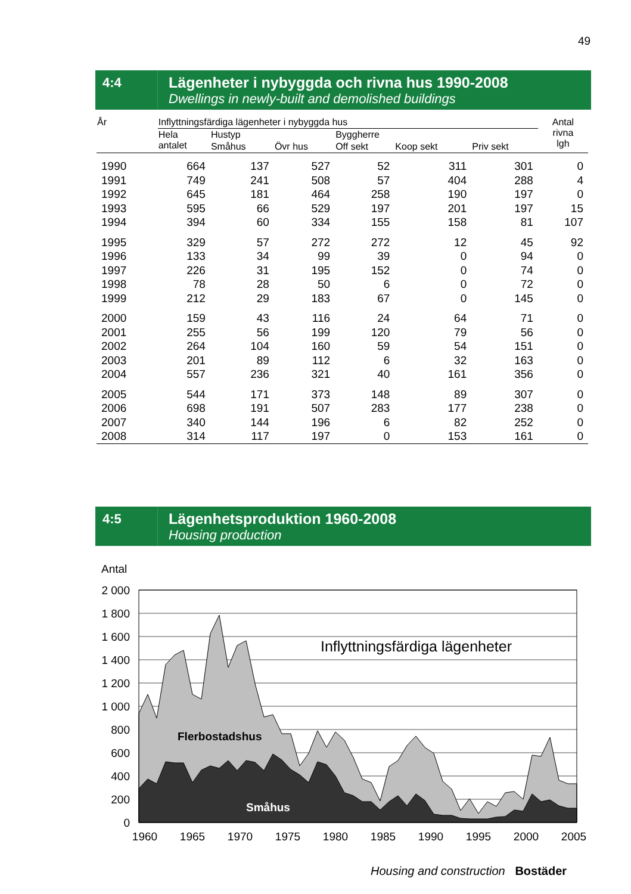49
4:4
Lägenheter i nybyggda och rivna hus 1990-2008
Dwellings in newly-built and demolished buildings
| År | Inflyttningsfärdiga lägenheter i nybyggda hus | | | | | | Antal rivna lgh |
| --- | --- | --- | --- | --- | --- | --- | --- |
| | Hela antalet | Hustyp | | Byggherre | | | |
| | | Småhus | Övr hus | Off sekt | Koop sekt | Priv sekt | |
| 1990 | 664 | 137 | 527 | 52 | 311 | 301 | 0 |
| 1991 | 749 | 241 | 508 | 57 | 404 | 288 | 4 |
| 1992 | 645 | 181 | 464 | 258 | 190 | 197 | 0 |
| 1993 | 595 | 66 | 529 | 197 | 201 | 197 | 15 |
| 1994 | 394 | 60 | 334 | 155 | 158 | 81 | 107 |
| 1995 | 329 | 57 | 272 | 272 | 12 | 45 | 92 |
| 1996 | 133 | 34 | 99 | 39 | 0 | 94 | 0 |
| 1997 | 226 | 31 | 195 | 152 | 0 | 74 | 0 |
| 1998 | 78 | 28 | 50 | 6 | 0 | 72 | 0 |
| 1999 | 212 | 29 | 183 | 67 | 0 | 145 | 0 |
| 2000 | 159 | 43 | 116 | 24 | 64 | 71 | 0 |
| 2001 | 255 | 56 | 199 | 120 | 79 | 56 | 0 |
| 2002 | 264 | 104 | 160 | 59 | 54 | 151 | 0 |
| 2003 | 201 | 89 | 112 | 6 | 32 | 163 | 0 |
| 2004 | 557 | 236 | 321 | 40 | 161 | 356 | 0 |
| 2005 | 544 | 171 | 373 | 148 | 89 | 307 | 0 |
| 2006 | 698 | 191 | 507 | 283 | 177 | 238 | 0 |
| 2007 | 340 | 144 | 196 | 6 | 82 | 252 | 0 |
| 2008 | 314 | 117 | 197 | 0 | 153 | 161 | 0 |
4:5
Lägenhetsproduktion 1960-2008
Housing production
Antal
2 000
1 800
1 600
1 400
1 200
1 000
800
600
400
200
0
Inflyttningsfärdiga lägenheter
Flerbostadshus
Småhus
1960
1965
1970
1975
1980
1985
1990
1995
2000
2005
Housing and construction Bostäder